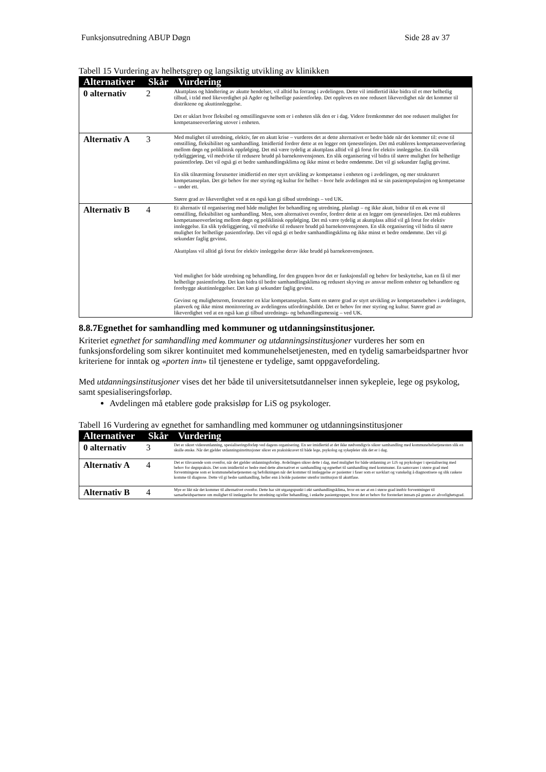Funksjonsutredning ABUP Døgn Side 28 av 37
Tabell 15 Vurdering av helhetsgrep og langsiktig utvikling av klinikken
| Alternativer | Skår | Vurdering |
| --- | --- | --- |
| 0 alternativ | 2 | Akuttplass og håndtering av akutte hendelser, vil alltid ha forrang i avdelingen. Dette vil imidlertid ikke bidra til et mer helhetlig tilbud, i tråd med likeverdighet på Agder og helhetlige pasientforløp. Det oppleves en noe redusert likeverdighet når det kommer til distriktene og akuttinnleggelse. Det er uklart hvor fleksibel og omstillingsevne som er i enheten slik den er i dag. Videre fremkommer det noe redusert mulighet for kompetanseoverføring utover i enheten. |
| Alternativ A | 3 | Med mulighet til utredning, elektiv, før en akutt krise – vurderes det at dette alternativet er bedre både når det kommer til: evne til omstilling, fleksibilitet og samhandling. Imidlertid fordrer dette at en legger om tjenestelinjen. Det må etableres kompetanseoverføring mellom døgn og poliklinisk oppfølging. Det må være tydelig at akuttplass alltid vil gå forut for elektiv innleggelse. En slik tydeliggjøring, vil medvirke til redusere brudd på barnekonvensjonen. En slik organisering vil bidra til større mulighet for helhetlige pasientforløp. Det vil også gi et bedre samhandlingsklima og ikke minst et bedre omdømme. Det vil gi sekundær faglig gevinst. En slik tilnærming forutsetter imidlertid en mer styrt utvikling av kompetanse i enheten og i avdelingen, og mer strukturert kompetanseplan. Det gir behov for mer styring og kultur for helhet – hvor hele avdelingen må se sin pasientpopulasjon og kompetanse – under ett. Større grad av likeverdighet ved at en også kan gi tilbud utrednings – ved UK. |
| Alternativ B | 4 | Et alternativ til organisering med både mulighet for behandling og utredning, planlagt – og ikke akutt, bidrar til en øk evne til omstilling, fleksibilitet og samhandling. Men, som alternativet ovenfor, fordrer dette at en legger om tjenestelinjen. Det må etableres kompetanseoverføring mellom døgn og poliklinisk oppfølging. Det må være tydelig at akuttplass alltid vil gå forut for elektiv innleggelse. En slik tydeliggjøring, vil medvirke til redusere brudd på barnekonvensjonen. En slik organisering vil bidra til større mulighet for helhetlige pasientforløp. Det vil også gi et bedre samhandlingsklima og ikke minst et bedre omdømme. Det vil gi sekundær faglig gevinst. Akuttplass vil alltid gå forut for elektiv innleggelse derav ikke brudd på barnekonvensjonen. Ved mulighet for både utredning og behandling, for den gruppen hvor det er funksjonsfall og behov for beskyttelse, kan en få til mer helhetlige pasientforløp. Det kan bidra til bedre samhandlingsklima og redusert skyving av ansvar mellom enheter og behandlere og forebygge akuttinnleggelser. Det kan gi sekundær faglig gevinst. Gevinst og mulighetsrom, forutsetter en klar kompetanseplan. Samt en større grad av styrt utvikling av kompetansebehov i avdelingen, planverk og ikke minst monitorering av avdelingens utfordringsbilde. Det er behov for mer styring og kultur. Større grad av likeverdighet ved at en også kan gi tilbud utrednings- og behandlingsmessig – ved UK. |
8.8.7Egnethet for samhandling med kommuner og utdanningsinstitusjoner.
Kriteriet egnethet for samhandling med kommuner og utdanningsinstitusjoner vurderes her som en funksjonsfordeling som sikrer kontinuitet med kommunehelsetjenesten, med en tydelig samarbeidspartner hvor kriteriene for inntak og «porten inn» til tjenestene er tydelige, samt oppgavefordeling.
Med utdanningsinstitusjoner vises det her både til universitetsutdannelser innen sykepleie, lege og psykolog, samt spesialiseringsforløp.
Avdelingen må etablere gode praksisløp for LiS og psykologer.
Tabell 16 Vurdering av egnethet for samhandling med kommuner og utdanningsinstitusjoner
| Alternativer | Skår | Vurdering |
| --- | --- | --- |
| 0 alternativ | 3 | Det er sikret videreutdanning, spesialiseringsforløp ved dagens organisering. En ser imidlertid at det ikke nødvendigvis sikrer samhandling med kommunehelsetjenesten slik en skulle ønske. Når det gjelder utdanningsinstitusjoner sikrer en praksiskravet til både lege, psykolog og sykepleier slik det er i dag. |
| Alternativ A | 4 | Det er tilsvarende som ovenfor, når det gjelder utdanningsforløp. Avdelingen sikrer dette i dag, med mulighet for både utdanning av LiS og psykologer i spesialisering med behov for døgnpraksis. Det som imidlertid er bedre med dette alternativet er samhandling og egnethet til samhandling med kommuner. En samsvarer i større grad med forventningene som er kommunehelsetjenesten og befolkningen når det kommer til innleggelse av pasienter i faser som er uavklart og vanskelig å diagnostisere og slik raskere komme til diagnose. Dette vil gi bedre samhandling, heller enn å holde pasienter utenfor institusjon til akuttfase. |
| Alternativ B | 4 | Mye er likt når det kommer til alternativet ovenfor. Dette har sitt utgangspunkt i økt samhandlingsklima, hvor en ser at en i større grad innfrir forventninger til samarbeidspartnere om mulighet til innleggelse for utredning og/eller behandling, i enkelte pasientgrupper, hvor det er behov for forsterket innsats på grunn av alvorlighetsgrad. |